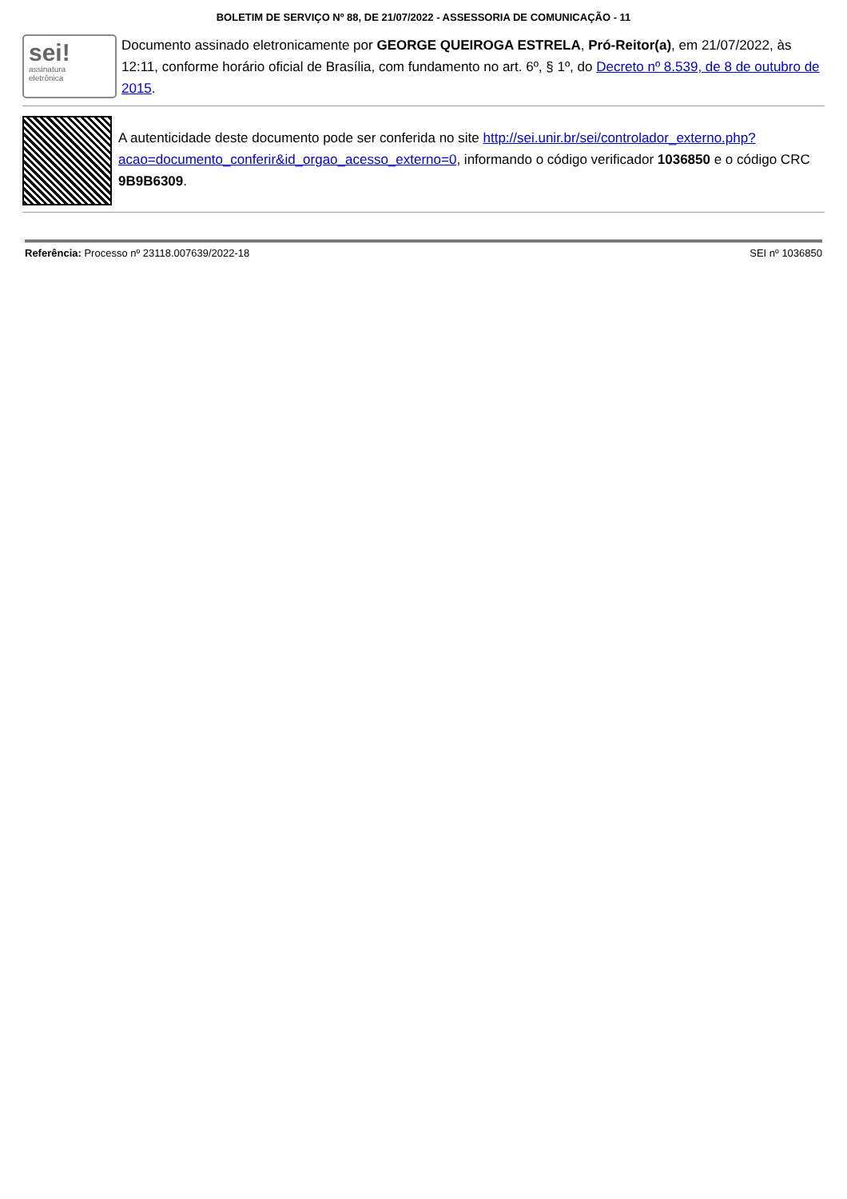BOLETIM DE SERVIÇO Nº 88, DE 21/07/2022 - ASSESSORIA DE COMUNICAÇÃO - 11
sei!
assinatura
eletrônica
Documento assinado eletronicamente por GEORGE QUEIROGA ESTRELA, Pró-Reitor(a), em 21/07/2022, às 12:11, conforme horário oficial de Brasília, com fundamento no art. 6º, § 1º, do Decreto nº 8.539, de 8 de outubro de 2015.
A autenticidade deste documento pode ser conferida no site http://sei.unir.br/sei/controlador_externo.php?acao=documento_conferir&id_orgao_acesso_externo=0, informando o código verificador 1036850 e o código CRC 9B9B6309.
Referência: Processo nº 23118.007639/2022-18 SEI nº 1036850